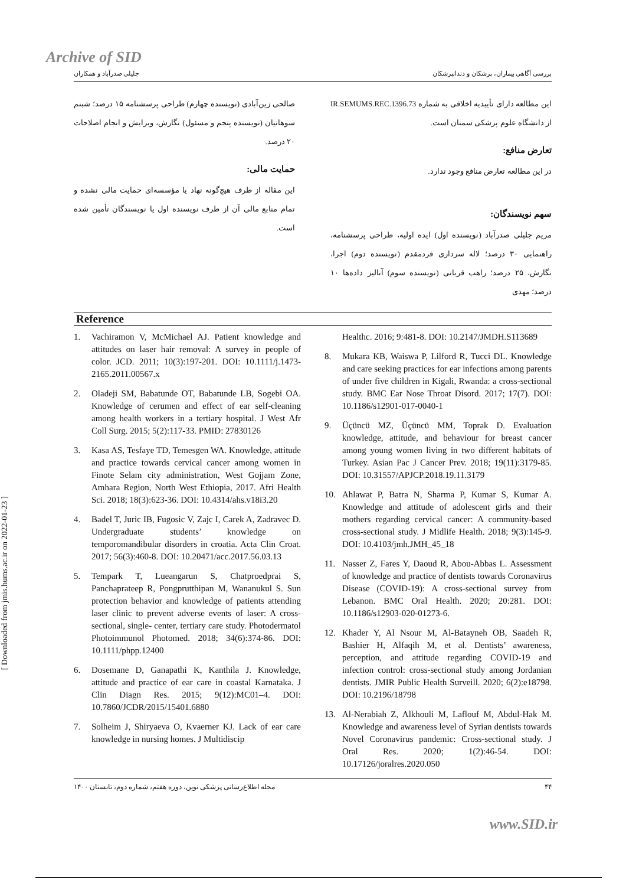[ Downloaded from jmis.hums.ac.ir on 2022-01-23 ]
Archive of SID
بررسی آگاهی بیماران، پزشکان و دندانپزشکان جلیلی صدرآباد و همکاران
این مطالعه دارای تأییدیه اخلاقی به شماره IR.SEMUMS.REC.1396.73 از دانشگاه علوم پزشکی سمنان است.
تعارض منافع:
در این مطالعه تعارض منافع وجود ندارد.
سهم نویسندگان:
مریم جلیلی صدرآباد (نویسنده اول) ایده اولیه، طراحی پرسشنامه، راهنمایی ۳۰ درصد؛ لاله سرداری فردمقدم (نویسنده دوم) اجرا، نگارش، ۲۵ درصد؛ راهب قربانی (نویسنده سوم) آنالیز داده‌ها ۱۰ درصد؛ مهدی
صالحی زین‌آبادی (نویسنده چهارم) طراحی پرسشنامه ۱۵ درصد؛ شبنم سوهانیان (نویسنده پنجم و مسئول) نگارش، ویرایش و انجام اصلاحات ۲۰ درصد.
حمایت مالی:
این مقاله از طرف هیچ‌گونه نهاد یا مؤسسه‌ای حمایت مالی نشده و تمام منابع مالی آن از طرف نویسنده اول یا نویسندگان تأمین شده است.
Reference
1. Vachiramon V, McMichael AJ. Patient knowledge and attitudes on laser hair removal: A survey in people of color. JCD. 2011; 10(3):197-201. DOI: 10.1111/j.1473-2165.2011.00567.x
2. Oladeji SM, Babatunde OT, Babatunde LB, Sogebi OA. Knowledge of cerumen and effect of ear self-cleaning among health workers in a tertiary hospital. J West Afr Coll Surg. 2015; 5(2):117-33. PMID: 27830126
3. Kasa AS, Tesfaye TD, Temesgen WA. Knowledge, attitude and practice towards cervical cancer among women in Finote Selam city administration, West Gojjam Zone, Amhara Region, North West Ethiopia, 2017. Afri Health Sci. 2018; 18(3):623-36. DOI: 10.4314/ahs.v18i3.20
4. Badel T, Juric IB, Fugosic V, Zajc I, Carek A, Zadravec D. Undergraduate students’ knowledge on temporomandibular disorders in croatia. Acta Clin Croat. 2017; 56(3):460-8. DOI: 10.20471/acc.2017.56.03.13
5. Tempark T, Lueangarun S, Chatproedprai S, Panchaprateep R, Pongprutthipan M, Wananukul S. Sun protection behavior and knowledge of patients attending laser clinic to prevent adverse events of laser: A cross- sectional, single- center, tertiary care study. Photodermatol Photoimmunol Photomed. 2018; 34(6):374-86. DOI: 10.1111/phpp.12400
6. Dosemane D, Ganapathi K, Kanthila J. Knowledge, attitude and practice of ear care in coastal Karnataka. J Clin Diagn Res. 2015; 9(12):MC01–4. DOI: 10.7860/JCDR/2015/15401.6880
7. Solheim J, Shiryaeva O, Kvaerner KJ. Lack of ear care knowledge in nursing homes. J Multidiscip
Healthc. 2016; 9:481-8. DOI: 10.2147/JMDH.S113689
8. Mukara KB, Waiswa P, Lilford R, Tucci DL. Knowledge and care seeking practices for ear infections among parents of under five children in Kigali, Rwanda: a cross-sectional study. BMC Ear Nose Throat Disord. 2017; 17(7). DOI: 10.1186/s12901-017-0040-1
9. Üçüncü MZ, Üçüncü MM, Toprak D. Evaluation knowledge, attitude, and behaviour for breast cancer among young women living in two different habitats of Turkey. Asian Pac J Cancer Prev. 2018; 19(11):3179-85. DOI: 10.31557/APJCP.2018.19.11.3179
10. Ahlawat P, Batra N, Sharma P, Kumar S, Kumar A. Knowledge and attitude of adolescent girls and their mothers regarding cervical cancer: A community-based cross-sectional study. J Midlife Health. 2018; 9(3):145-9. DOI: 10.4103/jmh.JMH_45_18
11. Nasser Z, Fares Y, Daoud R, Abou-Abbas L. Assessment of knowledge and practice of dentists towards Coronavirus Disease (COVID-19): A cross-sectional survey from Lebanon. BMC Oral Health. 2020; 20:281. DOI: 10.1186/s12903-020-01273-6.
12. Khader Y, Al Nsour M, Al-Batayneh OB, Saadeh R, Bashier H, Alfaqih M, et al. Dentists’ awareness, perception, and attitude regarding COVID-19 and infection control: cross-sectional study among Jordanian dentists. JMIR Public Health Surveill. 2020; 6(2):e18798. DOI: 10.2196/18798
13. Al-Nerabiah Z, Alkhouli M, Laflouf M, Abdul-Hak M. Knowledge and awareness level of Syrian dentists towards Novel Coronavirus pandemic: Cross-sectional study. J Oral Res. 2020; 1(2):46-54. DOI: 10.17126/joralres.2020.050
۴۴ مجله اطلاع‌رسانی پزشکی نوین، دوره هفتم، شماره دوم، تابستان ۱۴۰۰
www.SID.ir